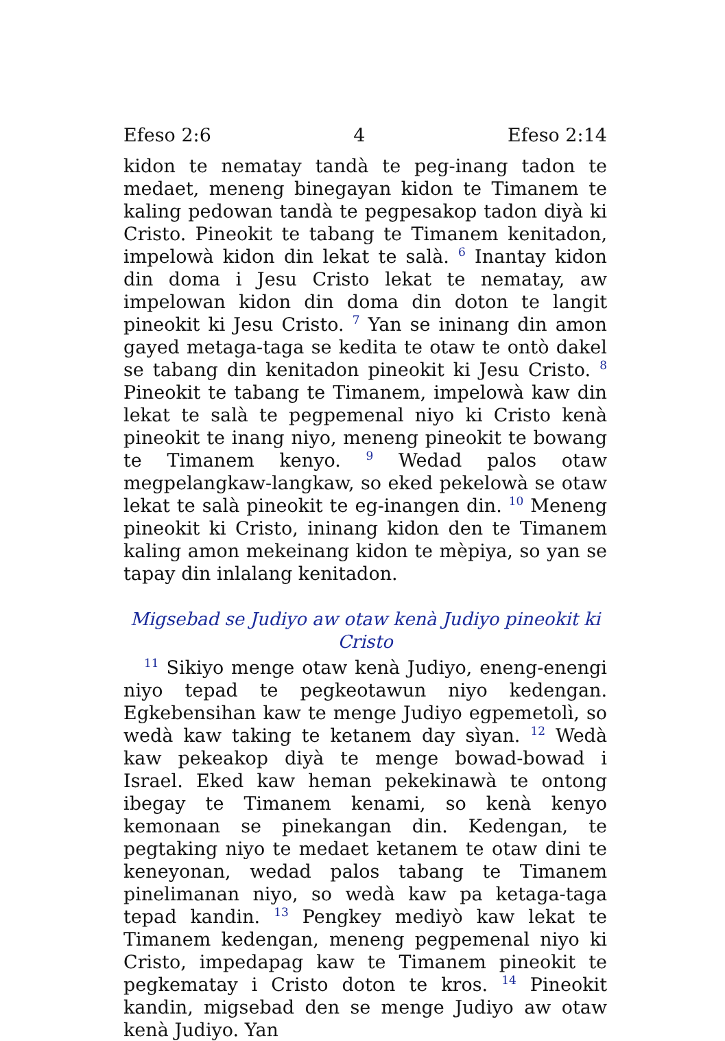Efeso 2:6 4 Efeso 2:14
kidon te nematay tandà te peg-inang tadon te medaet, meneng binegayan kidon te Timanem te kaling pedowan tandà te pegpesakop tadon diyà ki Cristo. Pineokit te tabang te Timanem kenitadon, impelowà kidon din lekat te salà. <sup>6</sup> Inantay kidon din doma i Jesu Cristo lekat te nematay, aw impelowan kidon din doma din doton te langit pineokit ki Jesu Cristo. <sup>7</sup> Yan se ininang din amon gayed metaga-taga se kedita te otaw te ontò dakel se tabang din kenitadon pineokit ki Jesu Cristo. <sup>8</sup> Pineokit te tabang te Timanem, impelowà kaw din lekat te salà te pegpemenal niyo ki Cristo kenà pineokit te inang niyo, meneng pineokit te bowang te Timanem kenyo. <sup>9</sup> Wedad palos otaw megpelangkaw-langkaw, so eked pekelowà se otaw lekat te salà pineokit te eg-inangen din. <sup>10</sup> Meneng pineokit ki Cristo, ininang kidon den te Timanem kaling amon mekeinang kidon te mèpiya, so yan se tapay din inlalang kenitadon.
Migsebad se Judiyo aw otaw kenà Judiyo pineokit ki Cristo
<sup>11</sup> Sikiyo menge otaw kenà Judiyo, eneng-enengi niyo tepad te pegkeotawun niyo kedengan. Egkebensihan kaw te menge Judiyo egpemetolì, so wedà kaw taking te ketanem day sìyan. <sup>12</sup> Wedà kaw pekeakop diyà te menge bowad-bowad i Israel. Eked kaw heman pekekinawà te ontong ibegay te Timanem kenami, so kenà kenyo kemonaan se pinekangan din. Kedengan, te pegtaking niyo te medaet ketanem te otaw dini te keneyonan, wedad palos tabang te Timanem pinelimanan niyo, so wedà kaw pa ketaga-taga tepad kandin. <sup>13</sup> Pengkey mediyò kaw lekat te Timanem kedengan, meneng pegpemenal niyo ki Cristo, impedapag kaw te Timanem pineokit te pegkematay i Cristo doton te kros. <sup>14</sup> Pineokit kandin, migsebad den se menge Judiyo aw otaw kenà Judiyo. Yan